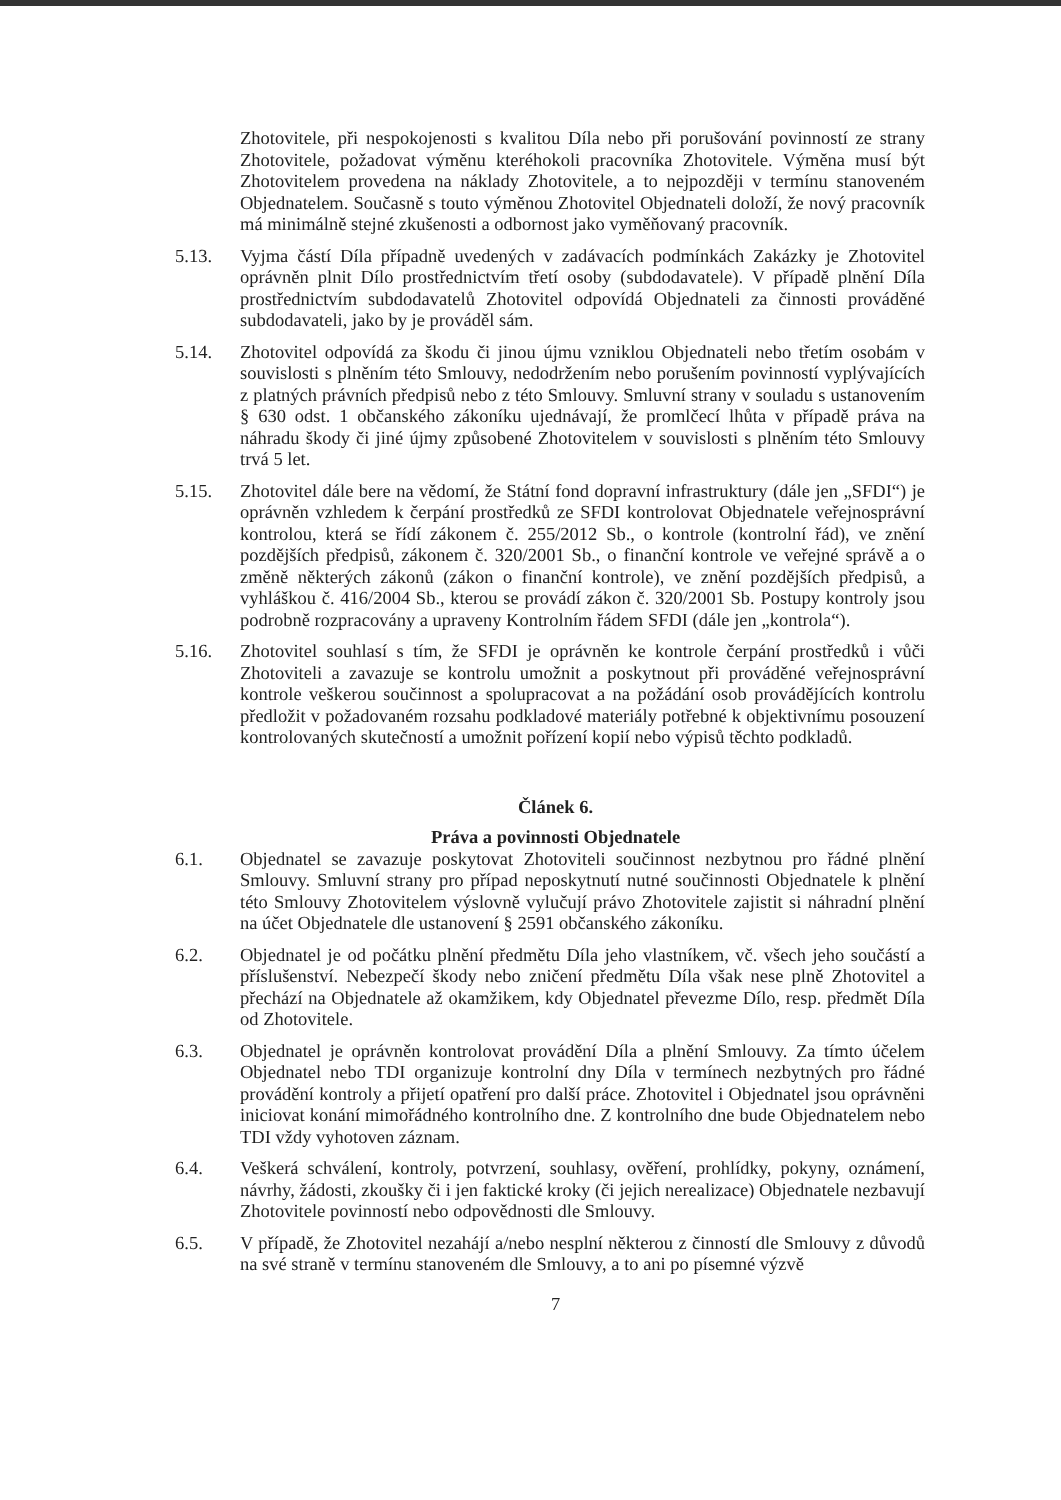Zhotovitele, při nespokojenosti s kvalitou Díla nebo při porušování povinností ze strany Zhotovitele, požadovat výměnu kteréhokoli pracovníka Zhotovitele. Výměna musí být Zhotovitelem provedena na náklady Zhotovitele, a to nejpozději v termínu stanoveném Objednatelem. Současně s touto výměnou Zhotovitel Objednateli doloží, že nový pracovník má minimálně stejné zkušenosti a odbornost jako vyměňovaný pracovník.
5.13. Vyjma částí Díla případně uvedených v zadávacích podmínkách Zakázky je Zhotovitel oprávněn plnit Dílo prostřednictvím třetí osoby (subdodavatele). V případě plnění Díla prostřednictvím subdodavatelů Zhotovitel odpovídá Objednateli za činnosti prováděné subdodavateli, jako by je prováděl sám.
5.14. Zhotovitel odpovídá za škodu či jinou újmu vzniklou Objednateli nebo třetím osobám v souvislosti s plněním této Smlouvy, nedodržením nebo porušením povinností vyplývajících z platných právních předpisů nebo z této Smlouvy. Smluvní strany v souladu s ustanovením § 630 odst. 1 občanského zákoníku ujednávají, že promlčecí lhůta v případě práva na náhradu škody či jiné újmy způsobené Zhotovitelem v souvislosti s plněním této Smlouvy trvá 5 let.
5.15. Zhotovitel dále bere na vědomí, že Státní fond dopravní infrastruktury (dále jen „SFDI“) je oprávněn vzhledem k čerpání prostředků ze SFDI kontrolovat Objednatele veřejnosprávní kontrolou, která se řídí zákonem č. 255/2012 Sb., o kontrole (kontrolní řád), ve znění pozdějších předpisů, zákonem č. 320/2001 Sb., o finanční kontrole ve veřejné správě a o změně některých zákonů (zákon o finanční kontrole), ve znění pozdějších předpisů, a vyhláškou č. 416/2004 Sb., kterou se provádí zákon č. 320/2001 Sb. Postupy kontroly jsou podrobně rozpracovány a upraveny Kontrolním řádem SFDI (dále jen „kontrola“).
5.16. Zhotovitel souhlasí s tím, že SFDI je oprávněn ke kontrole čerpání prostředků i vůči Zhotoviteli a zavazuje se kontrolu umožnit a poskytnout při prováděné veřejnosprávní kontrole veškerou součinnost a spolupracovat a na požádání osob provádějících kontrolu předložit v požadovaném rozsahu podkladové materiály potřebné k objektivnímu posouzení kontrolovaných skutečností a umožnit pořízení kopií nebo výpisů těchto podkladů.
Článek 6.
Práva a povinnosti Objednatele
6.1. Objednatel se zavazuje poskytovat Zhotoviteli součinnost nezbytnou pro řádné plnění Smlouvy. Smluvní strany pro případ neposkytnutí nutné součinnosti Objednatele k plnění této Smlouvy Zhotovitelem výslovně vylučují právo Zhotovitele zajistit si náhradní plnění na účet Objednatele dle ustanovení § 2591 občanského zákoníku.
6.2. Objednatel je od počátku plnění předmětu Díla jeho vlastníkem, vč. všech jeho součástí a příslušenství. Nebezpečí škody nebo zničení předmětu Díla však nese plně Zhotovitel a přechází na Objednatele až okamžikem, kdy Objednatel převezme Dílo, resp. předmět Díla od Zhotovitele.
6.3. Objednatel je oprávněn kontrolovat provádění Díla a plnění Smlouvy. Za tímto účelem Objednatel nebo TDI organizuje kontrolní dny Díla v termínech nezbytných pro řádné provádění kontroly a přijetí opatření pro další práce. Zhotovitel i Objednatel jsou oprávněni iniciovat konání mimořádného kontrolního dne. Z kontrolního dne bude Objednatelem nebo TDI vždy vyhotoven záznam.
6.4. Veškerá schválení, kontroly, potvrzení, souhlasy, ověření, prohlídky, pokyny, oznámení, návrhy, žádosti, zkoušky či i jen faktické kroky (či jejich nerealizace) Objednatele nezbavují Zhotovitele povinností nebo odpovědnosti dle Smlouvy.
6.5. V případě, že Zhotovitel nezahájí a/nebo nesplní některou z činností dle Smlouvy z důvodů na své straně v termínu stanoveném dle Smlouvy, a to ani po písemné výzvě
7